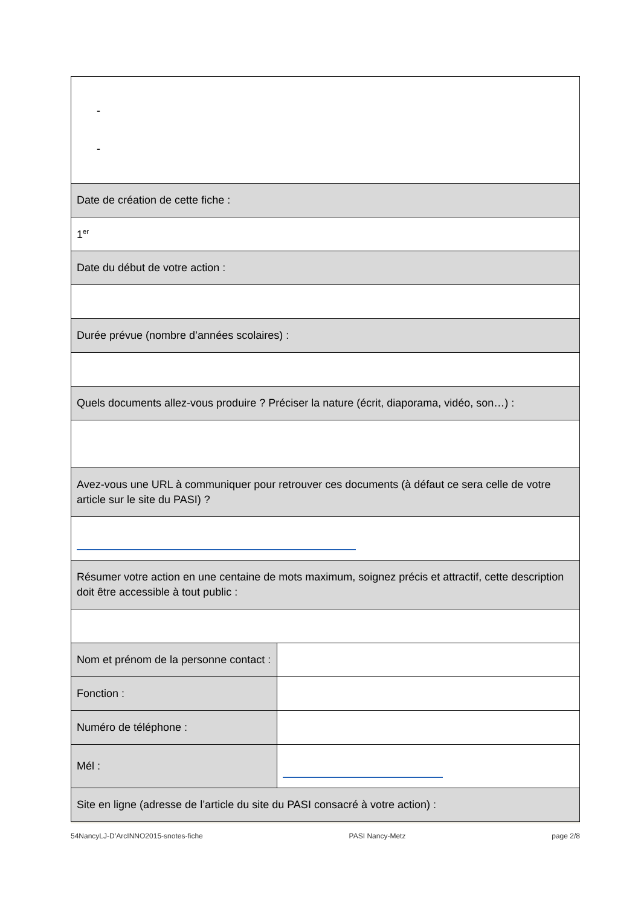| - - | |
| Date de création de cette fiche : | |
| 1<sup>er</sup> | |
| Date du début de votre action : | |
| Durée prévue (nombre d’années scolaires) : | |
| Quels documents allez-vous produire ? Préciser la nature (écrit, diaporama, vidéo, son…) : | |
| Avez-vous une URL à communiquer pour retrouver ces documents (à défaut ce sera celle de votre article sur le site du PASI) ? | |
| Résumer votre action en une centaine de mots maximum, soignez précis et attractif, cette description doit être accessible à tout public : | |
| Nom et prénom de la personne contact : | |
| Fonction : | |
| Numéro de téléphone : | |
| Mél : | |
| Site en ligne (adresse de l’article du site du PASI consacré à votre action) : | |
54NancyLJ-D’ArcINNO2015-snotes-fiche PASI Nancy-Metz page 2/8